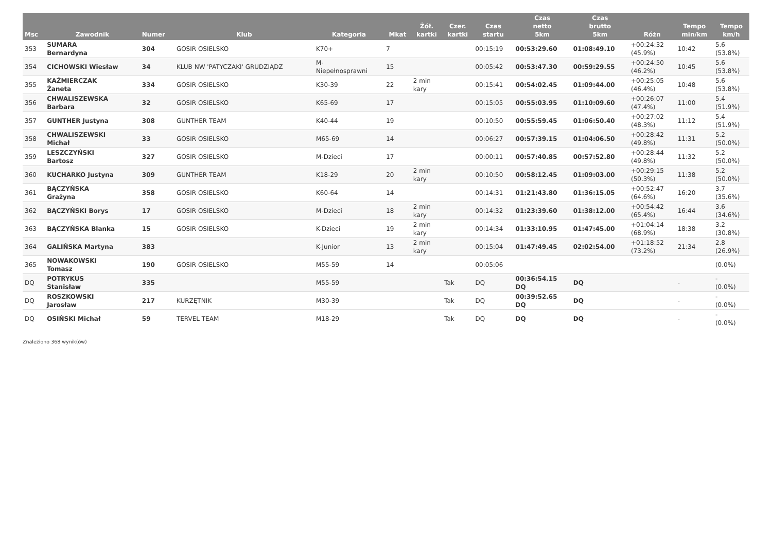| Msc | Zawodnik | Numer | Klub | Kategoria | Mkat | Żół. kartki | Czer. kartki | Czas startu | Czas netto 5km | Czas brutto 5km | Różn | Tempo min/km | Tempo km/h |
| --- | --- | --- | --- | --- | --- | --- | --- | --- | --- | --- | --- | --- | --- |
| 353 | SUMARA Bernardyna | 304 | GOSIR OSIELSKO | K70+ | 7 | | | 00:15:19 | 00:53:29.60 | 01:08:49.10 | +00:24:32 (45.9%) | 10:42 | 5.6 (53.8%) |
| 354 | CICHOWSKI Wiesław | 34 | KLUB NW 'PATYCZAKI' GRUDZIĄDZ | M- Niepełnosprawni | 15 | | | 00:05:42 | 00:53:47.30 | 00:59:29.55 | +00:24:50 (46.2%) | 10:45 | 5.6 (53.8%) |
| 355 | KAŹMIERCZAK Żaneta | 334 | GOSIR OSIELSKO | K30-39 | 22 | 2 min kary | | 00:15:41 | 00:54:02.45 | 01:09:44.00 | +00:25:05 (46.4%) | 10:48 | 5.6 (53.8%) |
| 356 | CHWALISZEWSKA Barbara | 32 | GOSIR OSIELSKO | K65-69 | 17 | | | 00:15:05 | 00:55:03.95 | 01:10:09.60 | +00:26:07 (47.4%) | 11:00 | 5.4 (51.9%) |
| 357 | GUNTHER Justyna | 308 | GUNTHER TEAM | K40-44 | 19 | | | 00:10:50 | 00:55:59.45 | 01:06:50.40 | +00:27:02 (48.3%) | 11:12 | 5.4 (51.9%) |
| 358 | CHWALISZEWSKI Michał | 33 | GOSIR OSIELSKO | M65-69 | 14 | | | 00:06:27 | 00:57:39.15 | 01:04:06.50 | +00:28:42 (49.8%) | 11:31 | 5.2 (50.0%) |
| 359 | LESZCZYŃSKI Bartosz | 327 | GOSIR OSIELSKO | M-Dzieci | 17 | | | 00:00:11 | 00:57:40.85 | 00:57:52.80 | +00:28:44 (49.8%) | 11:32 | 5.2 (50.0%) |
| 360 | KUCHARKO Justyna | 309 | GUNTHER TEAM | K18-29 | 20 | 2 min kary | | 00:10:50 | 00:58:12.45 | 01:09:03.00 | +00:29:15 (50.3%) | 11:38 | 5.2 (50.0%) |
| 361 | BĄCZYŃSKA Grażyna | 358 | GOSIR OSIELSKO | K60-64 | 14 | | | 00:14:31 | 01:21:43.80 | 01:36:15.05 | +00:52:47 (64.6%) | 16:20 | 3.7 (35.6%) |
| 362 | BĄCZYŃSKI Borys | 17 | GOSIR OSIELSKO | M-Dzieci | 18 | 2 min kary | | 00:14:32 | 01:23:39.60 | 01:38:12.00 | +00:54:42 (65.4%) | 16:44 | 3.6 (34.6%) |
| 363 | BĄCZYŃSKA Blanka | 15 | GOSIR OSIELSKO | K-Dzieci | 19 | 2 min kary | | 00:14:34 | 01:33:10.95 | 01:47:45.00 | +01:04:14 (68.9%) | 18:38 | 3.2 (30.8%) |
| 364 | GALIŃSKA Martyna | 383 | | K-Junior | 13 | 2 min kary | | 00:15:04 | 01:47:49.45 | 02:02:54.00 | +01:18:52 (73.2%) | 21:34 | 2.8 (26.9%) |
| 365 | NOWAKOWSKI Tomasz | 190 | GOSIR OSIELSKO | M55-59 | 14 | | | 00:05:06 | | | | | (0.0%) |
| DQ | POTRYKUS Stanisław | 335 | | M55-59 | | | Tak | DQ | 00:36:54.15 DQ | DQ | | - | - (0.0%) |
| DQ | ROSZKOWSKI Jarosław | 217 | KURZĘTNIK | M30-39 | | | Tak | DQ | 00:39:52.65 DQ | DQ | | - | - (0.0%) |
| DQ | OSIŃSKI Michał | 59 | TERVEL TEAM | M18-29 | | | Tak | DQ | DQ | DQ | | - | - (0.0%) |
Znaleziono 368 wynik(ów)